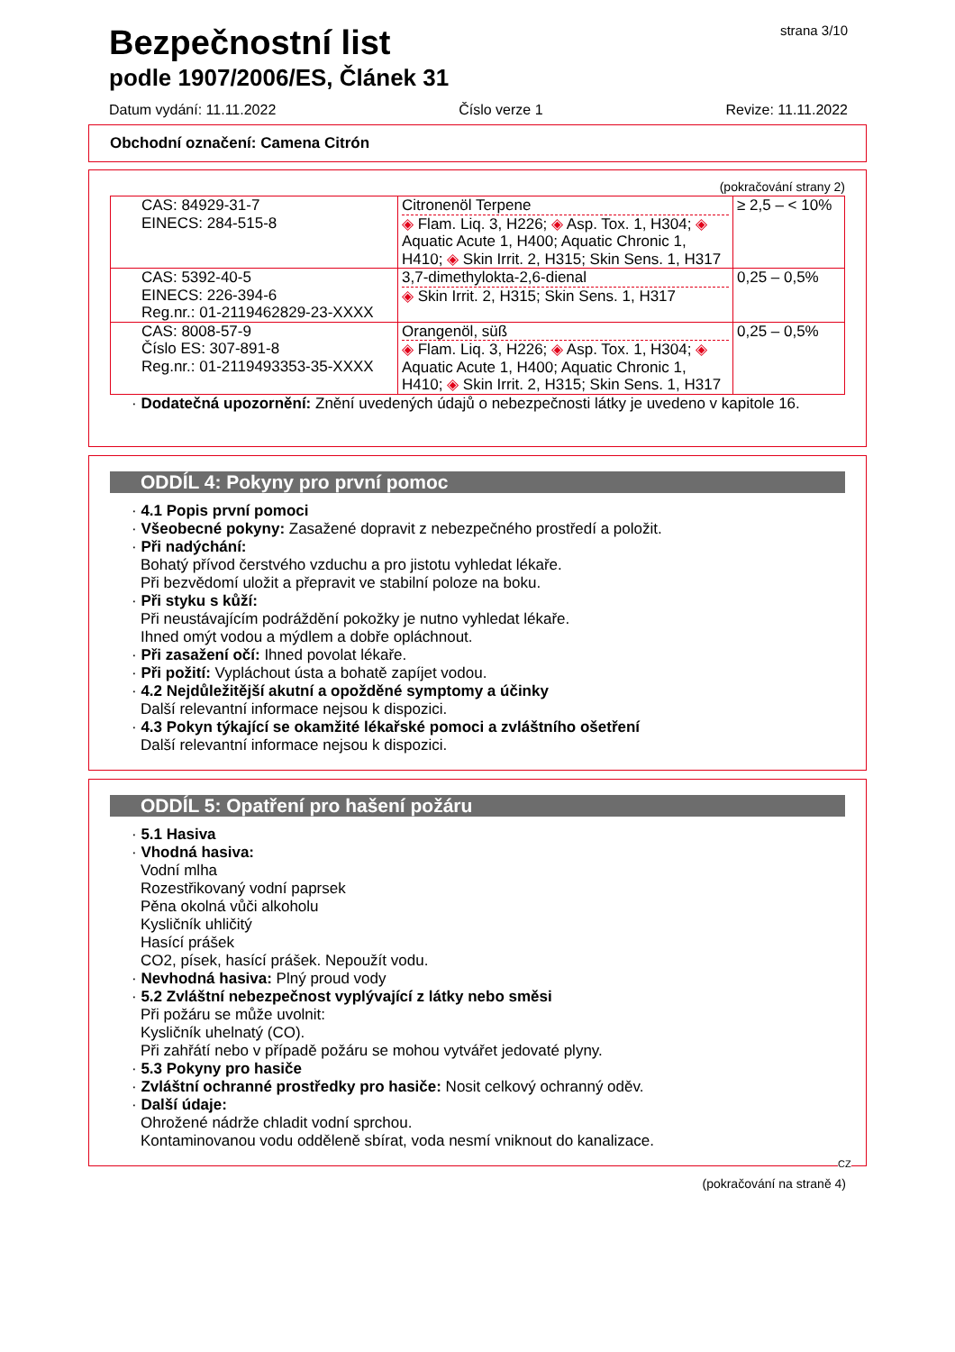Bezpečnostní list
podle 1907/2006/ES, Článek 31
strana 3/10
Datum vydání: 11.11.2022 Číslo verze 1 Revize: 11.11.2022
Obchodní označení: Camena Citrón
(pokračování strany 2)
| CAS: 84929-31-7 EINECS: 284-515-8 | Citronenöl Terpene ◈ Flam. Liq. 3, H226; ◈ Asp. Tox. 1, H304; ◈ Aquatic Acute 1, H400; Aquatic Chronic 1, H410; ◈ Skin Irrit. 2, H315; Skin Sens. 1, H317 | ≥ 2,5 – < 10% |
| CAS: 5392-40-5 EINECS: 226-394-6 Reg.nr.: 01-2119462829-23-XXXX | 3,7-dimethylokta-2,6-dienal ◈ Skin Irrit. 2, H315; Skin Sens. 1, H317 | 0,25 – 0,5% |
| CAS: 8008-57-9 Číslo ES: 307-891-8 Reg.nr.: 01-2119493353-35-XXXX | Orangenöl, süß ◈ Flam. Liq. 3, H226; ◈ Asp. Tox. 1, H304; ◈ Aquatic Acute 1, H400; Aquatic Chronic 1, H410; ◈ Skin Irrit. 2, H315; Skin Sens. 1, H317 | 0,25 – 0,5% |
· Dodatečná upozornění: Znění uvedených údajů o nebezpečnosti látky je uvedeno v kapitole 16.
ODDÍL 4: Pokyny pro první pomoc
· 4.1 Popis první pomoci
· Všeobecné pokyny: Zasažené dopravit z nebezpečného prostředí a položit.
· Při nadýchání:
Bohatý přívod čerstvého vzduchu a pro jistotu vyhledat lékaře.
Při bezvědomí uložit a přepravit ve stabilní poloze na boku.
· Při styku s kůží:
Při neustávajícím podráždění pokožky je nutno vyhledat lékaře.
Ihned omýt vodou a mýdlem a dobře opláchnout.
· Při zasažení očí: Ihned povolat lékaře.
· Při požití: Vypláchout ústa a bohatě zapíjet vodou.
· 4.2 Nejdůležitější akutní a opožděné symptomy a účinky
Další relevantní informace nejsou k dispozici.
· 4.3 Pokyn týkající se okamžité lékařské pomoci a zvláštního ošetření
Další relevantní informace nejsou k dispozici.
ODDÍL 5: Opatření pro hašení požáru
· 5.1 Hasiva
· Vhodná hasiva:
Vodní mlha
Rozestřikovaný vodní paprsek
Pěna okolná vůči alkoholu
Kysličník uhličitý
Hasící prášek
CO2, písek, hasící prášek. Nepoužít vodu.
· Nevhodná hasiva: Plný proud vody
· 5.2 Zvláštní nebezpečnost vyplývající z látky nebo směsi
Při požáru se může uvolnit:
Kysličník uhelnatý (CO).
Při zahřátí nebo v případě požáru se mohou vytvářet jedovaté plyny.
· 5.3 Pokyny pro hasiče
· Zvláštní ochranné prostředky pro hasiče: Nosit celkový ochranný oděv.
· Další údaje:
Ohrožené nádrže chladit vodní sprchou.
Kontaminovanou vodu odděleně sbírat, voda nesmí vniknout do kanalizace.
CZ
(pokračování na straně 4)